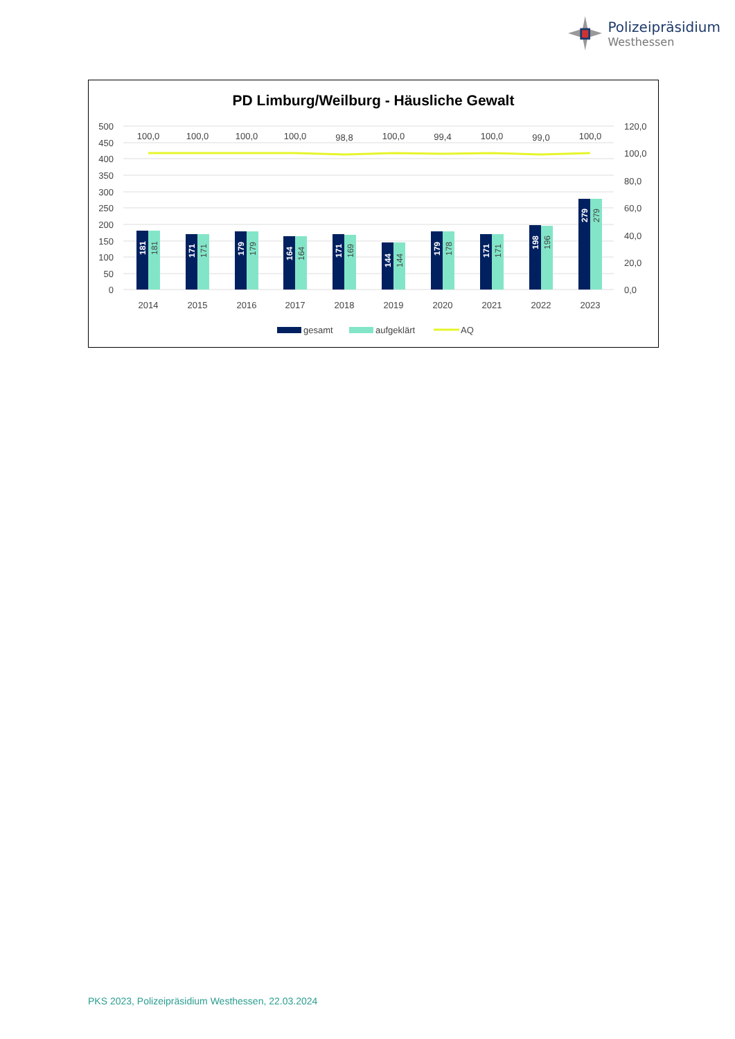Polizeipräsidium
Westhessen
PD Limburg/Weilburg - Häusliche Gewalt
500
450
400
350
300
250
200
150
100
50
0
120,0
100,0
80,0
60,0
40,0
20,0
0,0
100,0
100,0
100,0
100,0
98,8
100,0
99,4
100,0
99,0
100,0
2014
2015
2016
2017
2018
2019
2020
2021
2022
2023
181
181
171
171
179
179
164
164
171
169
144
144
179
178
171
171
198
196
279
279
gesamt
aufgeklärt
AQ
PKS 2023, Polizeipräsidium Westhessen, 22.03.2024